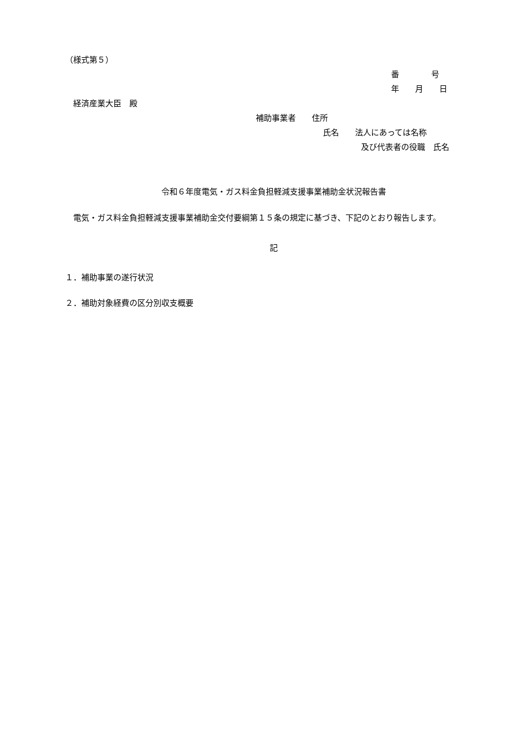（様式第５）
番　　　　号
年　　月　　日
　経済産業大臣　殿
補助事業者　　住所
氏名　　法人にあっては名称
及び代表者の役職　氏名
令和６年度電気・ガス料金負担軽減支援事業補助金状況報告書
　電気・ガス料金負担軽減支援事業補助金交付要綱第１５条の規定に基づき、下記のとおり報告します。
記
１．補助事業の遂行状況
２．補助対象経費の区分別収支概要